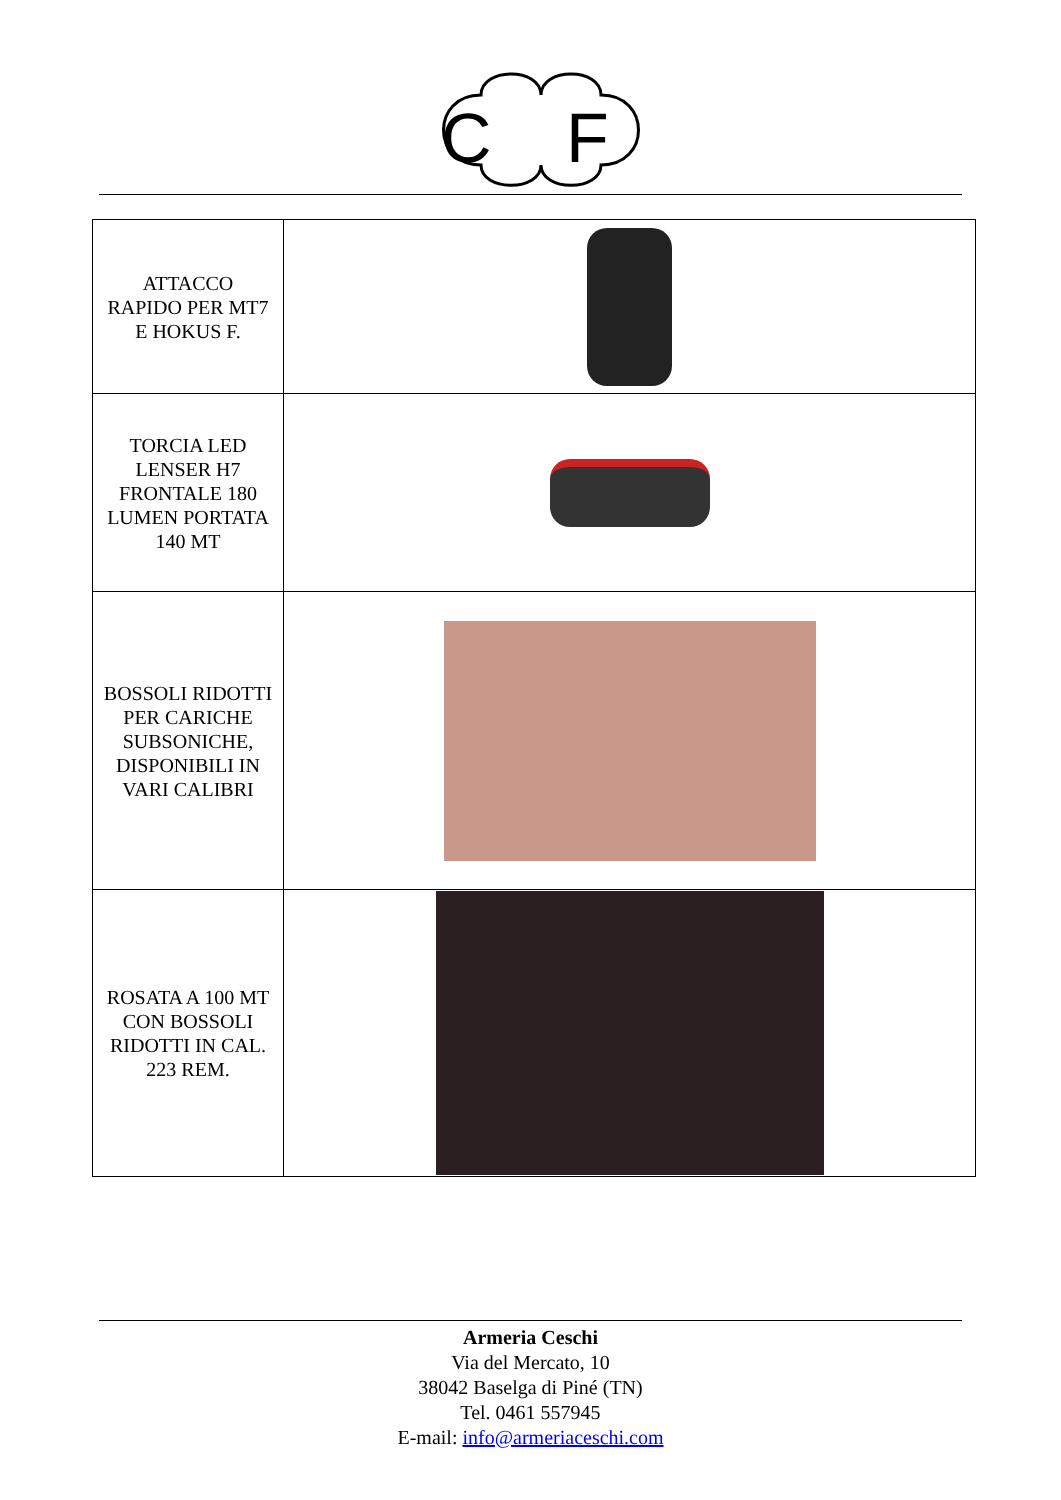C
F
| ATTACCO RAPIDO PER MT7 E HOKUS F. | |
| TORCIA LED LENSER H7 FRONTALE 180 LUMEN PORTATA 140 MT | |
| BOSSOLI RIDOTTI PER CARICHE SUBSONICHE, DISPONIBILI IN VARI CALIBRI | |
| ROSATA A 100 MT CON BOSSOLI RIDOTTI IN CAL. 223 REM. | |
Armeria Ceschi
Via del Mercato, 10
38042 Baselga di Piné (TN)
Tel. 0461 557945
E-mail: info@armeriaceschi.com